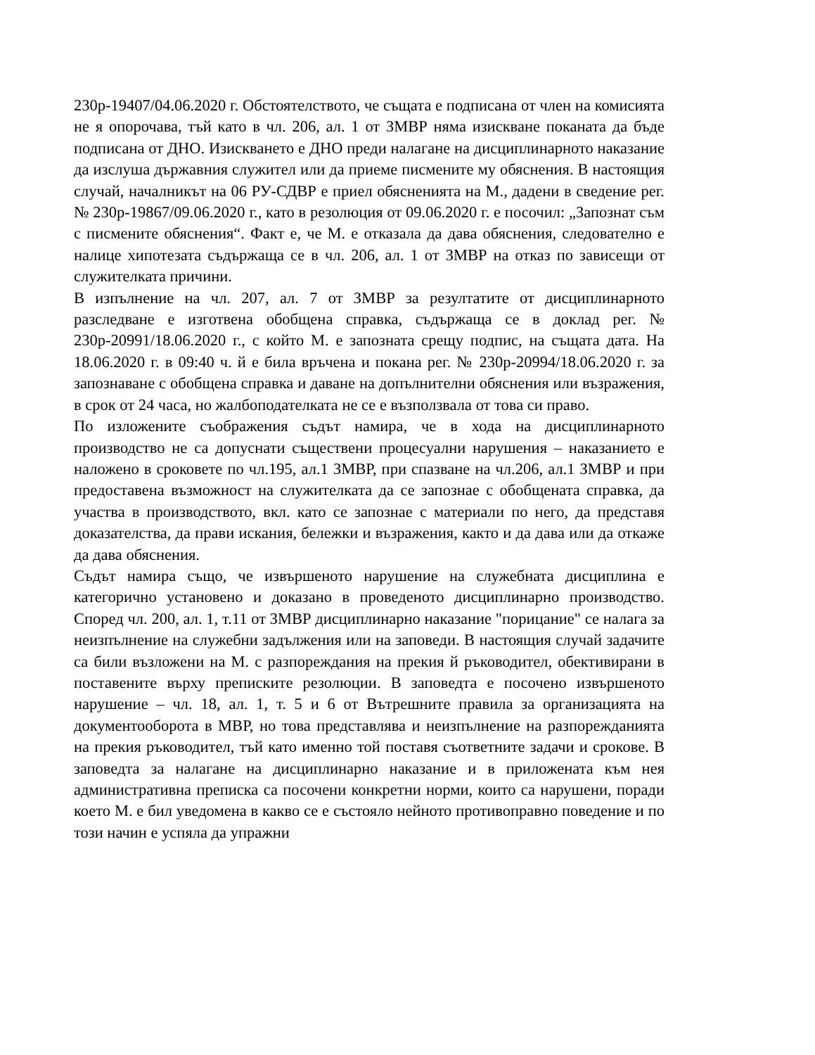230р-19407/04.06.2020 г. Обстоятелството, че същата е подписана от член на комисията не я опорочава, тъй като в чл. 206, ал. 1 от ЗМВР няма изискване поканата да бъде подписана от ДНО. Изискването е ДНО преди налагане на дисциплинарното наказание да изслуша държавния служител или да приеме писмените му обяснения. В настоящия случай, началникът на 06 РУ-СДВР е приел обясненията на М., дадени в сведение рег. № 230р-19867/09.06.2020 г., като в резолюция от 09.06.2020 г. е посочил: „Запознат съм с писмените обяснения“. Факт е, че М. е отказала да дава обяснения, следователно е налице хипотезата съдържаща се в чл. 206, ал. 1 от ЗМВР на отказ по зависещи от служителката причини.
В изпълнение на чл. 207, ал. 7 от ЗМВР за резултатите от дисциплинарното разследване е изготвена обобщена справка, съдържаща се в доклад рег. № 230р-20991/18.06.2020 г., с който М. е запозната срещу подпис, на същата дата. На 18.06.2020 г. в 09:40 ч. й е била връчена и покана рег. № 230р-20994/18.06.2020 г. за запознаване с обобщена справка и даване на допълнителни обяснения или възражения, в срок от 24 часа, но жалбоподателката не се е възползвала от това си право.
По изложените съображения съдът намира, че в хода на дисциплинарното производство не са допуснати съществени процесуални нарушения – наказанието е наложено в сроковете по чл.195, ал.1 ЗМВР, при спазване на чл.206, ал.1 ЗМВР и при предоставена възможност на служителката да се запознае с обобщената справка, да участва в производството, вкл. като се запознае с материали по него, да представя доказателства, да прави искания, бележки и възражения, както и да дава или да откаже да дава обяснения.
Съдът намира също, че извършеното нарушение на служебната дисциплина е категорично установено и доказано в проведеното дисциплинарно производство. Според чл. 200, ал. 1, т.11 от ЗМВР дисциплинарно наказание "порицание" се налага за неизпълнение на служебни задължения или на заповеди. В настоящия случай задачите са били възложени на М. с разпореждания на прекия й ръководител, обективирани в поставените върху преписките резолюции. В заповедта е посочено извършеното нарушение – чл. 18, ал. 1, т. 5 и 6 от Вътрешните правила за организацията на документооборота в МВР, но това представлява и неизпълнение на разпорежданията на прекия ръководител, тъй като именно той поставя съответните задачи и срокове. В заповедта за налагане на дисциплинарно наказание и в приложената към нея административна преписка са посочени конкретни норми, които са нарушени, поради което М. е бил уведомена в какво се е състояло нейното противоправно поведение и по този начин е успяла да упражни